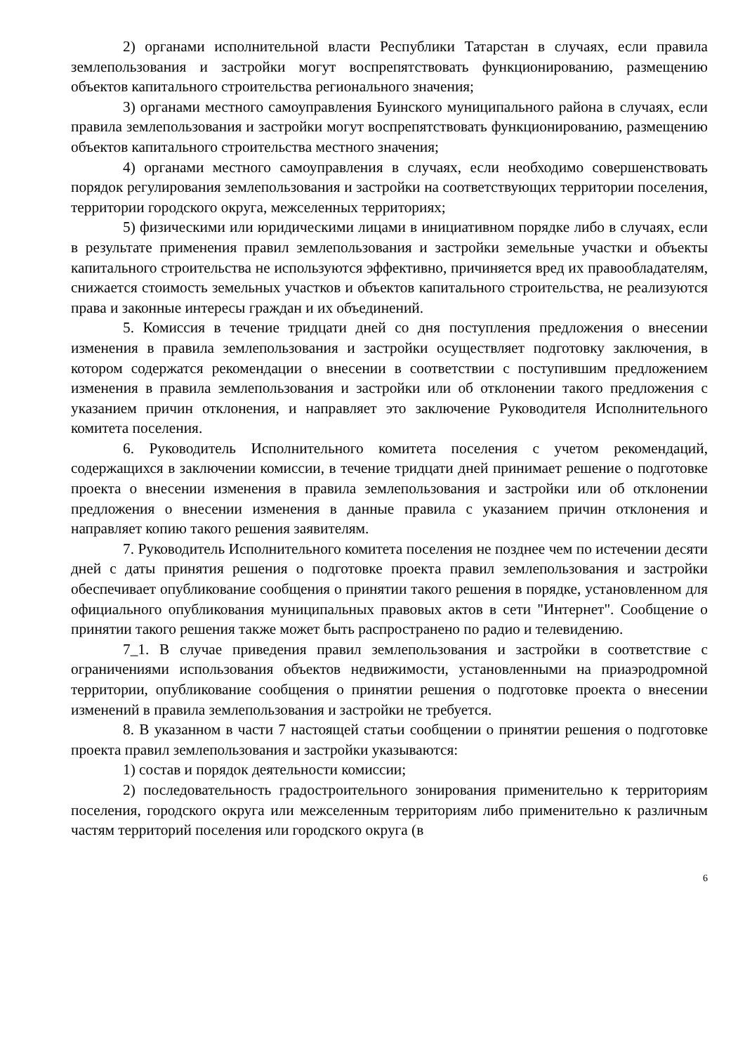2) органами исполнительной власти Республики Татарстан в случаях, если правила землепользования и застройки могут воспрепятствовать функционированию, размещению объектов капитального строительства регионального значения;
3) органами местного самоуправления Буинского муниципального района в случаях, если правила землепользования и застройки могут воспрепятствовать функционированию, размещению объектов капитального строительства местного значения;
4) органами местного самоуправления в случаях, если необходимо совершенствовать порядок регулирования землепользования и застройки на соответствующих территории поселения, территории городского округа, межселенных территориях;
5) физическими или юридическими лицами в инициативном порядке либо в случаях, если в результате применения правил землепользования и застройки земельные участки и объекты капитального строительства не используются эффективно, причиняется вред их правообладателям, снижается стоимость земельных участков и объектов капитального строительства, не реализуются права и законные интересы граждан и их объединений.
5. Комиссия в течение тридцати дней со дня поступления предложения о внесении изменения в правила землепользования и застройки осуществляет подготовку заключения, в котором содержатся рекомендации о внесении в соответствии с поступившим предложением изменения в правила землепользования и застройки или об отклонении такого предложения с указанием причин отклонения, и направляет это заключение Руководителя Исполнительного комитета поселения.
6. Руководитель Исполнительного комитета поселения с учетом рекомендаций, содержащихся в заключении комиссии, в течение тридцати дней принимает решение о подготовке проекта о внесении изменения в правила землепользования и застройки или об отклонении предложения о внесении изменения в данные правила с указанием причин отклонения и направляет копию такого решения заявителям.
7. Руководитель Исполнительного комитета поселения не позднее чем по истечении десяти дней с даты принятия решения о подготовке проекта правил землепользования и застройки обеспечивает опубликование сообщения о принятии такого решения в порядке, установленном для официального опубликования муниципальных правовых актов в сети "Интернет". Сообщение о принятии такого решения также может быть распространено по радио и телевидению.
7_1. В случае приведения правил землепользования и застройки в соответствие с ограничениями использования объектов недвижимости, установленными на приаэродромной территории, опубликование сообщения о принятии решения о подготовке проекта о внесении изменений в правила землепользования и застройки не требуется.
8. В указанном в части 7 настоящей статьи сообщении о принятии решения о подготовке проекта правил землепользования и застройки указываются:
1) состав и порядок деятельности комиссии;
2) последовательность градостроительного зонирования применительно к территориям поселения, городского округа или межселенным территориям либо применительно к различным частям территорий поселения или городского округа (в
6